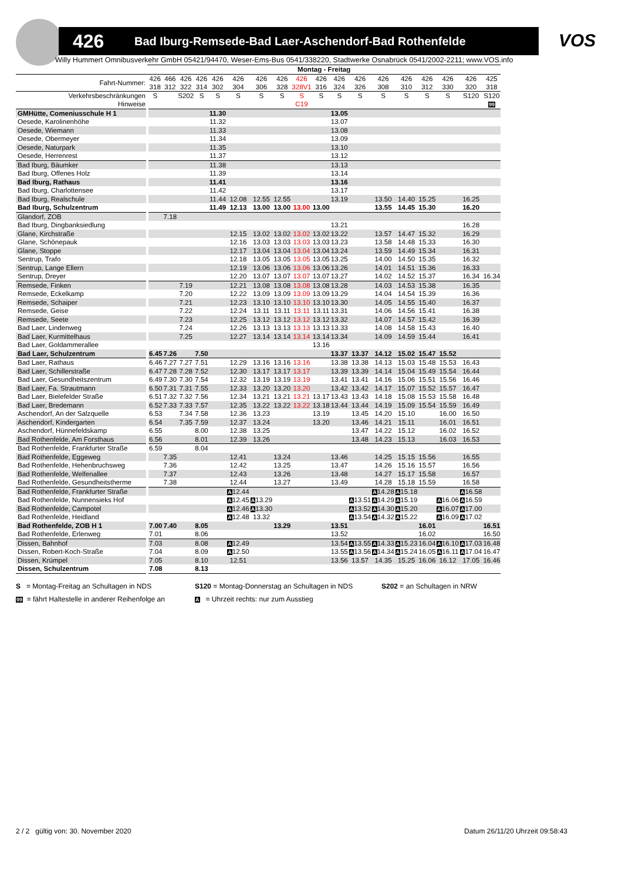426 Bad Iburg-Remsede-Bad Laer-Aschendorf-Bad Rothenfelde VOS
Willy Hummert Omnibusverkehr GmbH 05421/94470, Weser-Ems-Bus 0541/338220, Stadtwerke Osnabrück 0541/2002-2211; www.VOS.info
| | Montag - Freitag | | | | | | | | | | | | | | | | | |
| --- | --- | --- | --- | --- | --- | --- | --- | --- | --- | --- | --- | --- | --- | --- | --- | --- | --- | --- |
| Fahrt-Nummer: | 426 318 | 466 312 | 426 322 | 426 314 | 426 302 | 426 304 | 426 306 | 426 328 | 426 328V1 | 426 316 | 426 324 | 426 326 | 426 308 | 426 310 | 426 312 | 426 330 | 426 320 | 425 318 |
| Verkehrsbeschränkungen | S | | S202 | S | S | S | S | S | S | S | S | S | S | S | S | S | S120 | S120 |
| Hinweise | | | | | | | | | C19 | | | | | | | | | 99 |
| GMHütte, Comeniusschule H 1 | | | | | 11.30 | | | | | | 13.05 | | | | | | | |
| Oesede, Karolinenhöhe | | | | | 11.32 | | | | | | 13.07 | | | | | | | |
| Oesede, Wiemann | | | | | 11.33 | | | | | | 13.08 | | | | | | | |
| Oesede, Obermeyer | | | | | 11.34 | | | | | | 13.09 | | | | | | | |
| Oesede, Naturpark | | | | | 11.35 | | | | | | 13.10 | | | | | | | |
| Oesede, Herrenrest | | | | | 11.37 | | | | | | 13.12 | | | | | | | |
| Bad Iburg, Bäumker | | | | | 11.38 | | | | | | 13.13 | | | | | | | |
| Bad Iburg, Offenes Holz | | | | | 11.39 | | | | | | 13.14 | | | | | | | |
| Bad Iburg, Rathaus | | | | | 11.41 | | | | | | 13.16 | | | | | | | |
| Bad Iburg, Charlottensee | | | | | 11.42 | | | | | | 13.17 | | | | | | | |
| Bad Iburg, Realschule | | | | | 11.44 | 12.08 | 12.55 | 12.55 | | | 13.19 | | 13.50 | 14.40 | 15.25 | | 16.25 | |
| Bad Iburg, Schulzentrum | | | | | 11.49 | 12.13 | 13.00 | 13.00 | 13.00 | 13.00 | | | 13.55 | 14.45 | 15.30 | | 16.20 | |
| Glandorf, ZOB | | 7.18 | | | | | | | | | | | | | | | | |
| Bad Iburg, Dingbanksiedlung | | | | | | | | | | | 13.21 | | | | | | 16.28 | |
| Glane, Kirchstraße | | | | | | 12.15 | 13.02 | 13.02 | 13.02 | 13.02 | 13.22 | | 13.57 | 14.47 | 15.32 | | 16.29 | |
| Glane, Schönepauk | | | | | | 12.16 | 13.03 | 13.03 | 13.03 | 13.03 | 13.23 | | 13.58 | 14.48 | 15.33 | | 16.30 | |
| Glane, Stoppe | | | | | | 12.17 | 13.04 | 13.04 | 13.04 | 13.04 | 13.24 | | 13.59 | 14.49 | 15.34 | | 16.31 | |
| Sentrup, Trafo | | | | | | 12.18 | 13.05 | 13.05 | 13.05 | 13.05 | 13.25 | | 14.00 | 14.50 | 15.35 | | 16.32 | |
| Sentrup, Lange Ellern | | | | | | 12.19 | 13.06 | 13.06 | 13.06 | 13.06 | 13.26 | | 14.01 | 14.51 | 15.36 | | 16.33 | |
| Sentrup, Dreyer | | | | | | 12.20 | 13.07 | 13.07 | 13.07 | 13.07 | 13.27 | | 14.02 | 14.52 | 15.37 | | 16.34 | 16.34 |
| Remsede, Finken | | | 7.19 | | | 12.21 | 13.08 | 13.08 | 13.08 | 13.08 | 13.28 | | 14.03 | 14.53 | 15.38 | | 16.35 | |
| Remsede, Eckelkamp | | | 7.20 | | | 12.22 | 13.09 | 13.09 | 13.09 | 13.09 | 13.29 | | 14.04 | 14.54 | 15.39 | | 16.36 | |
| Remsede, Schaiper | | | 7.21 | | | 12.23 | 13.10 | 13.10 | 13.10 | 13.10 | 13.30 | | 14.05 | 14.55 | 15.40 | | 16.37 | |
| Remsede, Geise | | | 7.22 | | | 12.24 | 13.11 | 13.11 | 13.11 | 13.11 | 13.31 | | 14.06 | 14.56 | 15.41 | | 16.38 | |
| Remsede, Seete | | | 7.23 | | | 12.25 | 13.12 | 13.12 | 13.12 | 13.12 | 13.32 | | 14.07 | 14.57 | 15.42 | | 16.39 | |
| Bad Laer, Lindenweg | | | 7.24 | | | 12.26 | 13.13 | 13.13 | 13.13 | 13.13 | 13.33 | | 14.08 | 14.58 | 15.43 | | 16.40 | |
| Bad Laer, Kurmittelhaus | | | 7.25 | | | 12.27 | 13.14 | 13.14 | 13.14 | 13.14 | 13.34 | | 14.09 | 14.59 | 15.44 | | 16.41 | |
| Bad Laer, Goldammerallee | | | | | | | | | | 13.16 | | | | | | | | |
| Bad Laer, Schulzentrum | 6.45 | 7.26 | | 7.50 | | | | | | | 13.37 | 13.37 | 14.12 | 15.02 | 15.47 | 15.52 | | |
| Bad Laer, Rathaus | 6.46 | 7.27 | 7.27 | 7.51 | | 12.29 | 13.16 | 13.16 | 13.16 | | 13.38 | 13.38 | 14.13 | 15.03 | 15.48 | 15.53 | 16.43 | |
| Bad Laer, Schillerstraße | 6.47 | 7.28 | 7.28 | 7.52 | | 12.30 | 13.17 | 13.17 | 13.17 | | 13.39 | 13.39 | 14.14 | 15.04 | 15.49 | 15.54 | 16.44 | |
| Bad Laer, Gesundheitszentrum | 6.49 | 7.30 | 7.30 | 7.54 | | 12.32 | 13.19 | 13.19 | 13.19 | | 13.41 | 13.41 | 14.16 | 15.06 | 15.51 | 15.56 | 16.46 | |
| Bad Laer, Fa. Strautmann | 6.50 | 7.31 | 7.31 | 7.55 | | 12.33 | 13.20 | 13.20 | 13.20 | | 13.42 | 13.42 | 14.17 | 15.07 | 15.52 | 15.57 | 16.47 | |
| Bad Laer, Bielefelder Straße | 6.51 | 7.32 | 7.32 | 7.56 | | 12.34 | 13.21 | 13.21 | 13.21 | 13.17 | 13.43 | 13.43 | 14.18 | 15.08 | 15.53 | 15.58 | 16.48 | |
| Bad Laer, Bredemann | 6.52 | 7.33 | 7.33 | 7.57 | | 12.35 | 13.22 | 13.22 | 13.22 | 13.18 | 13.44 | 13.44 | 14.19 | 15.09 | 15.54 | 15.59 | 16.49 | |
| Aschendorf, An der Salzquelle | 6.53 | | 7.34 | 7.58 | | 12.36 | 13.23 | | | 13.19 | | 13.45 | 14.20 | 15.10 | | 16.00 | 16.50 | |
| Aschendorf, Kindergarten | 6.54 | | 7.35 | 7.59 | | 12.37 | 13.24 | | | 13.20 | | 13.46 | 14.21 | 15.11 | | 16.01 | 16.51 | |
| Aschendorf, Hünnefeldskamp | 6.55 | | | 8.00 | | 12.38 | 13.25 | | | | | 13.47 | 14.22 | 15.12 | | 16.02 | 16.52 | |
| Bad Rothenfelde, Am Forsthaus | 6.56 | | | 8.01 | | 12.39 | 13.26 | | | | | 13.48 | 14.23 | 15.13 | | 16.03 | 16.53 | |
| Bad Rothenfelde, Frankfurter Straße | 6.59 | | | 8.04 | | | | | | | | | | | | | | |
| Bad Rothenfelde, Eggeweg | | 7.35 | | | | 12.41 | | 13.24 | | | 13.46 | | 14.25 | 15.15 | 15.56 | | 16.55 | |
| Bad Rothenfelde, Hehenbruchsweg | | 7.36 | | | | 12.42 | | 13.25 | | | 13.47 | | 14.26 | 15.16 | 15.57 | | 16.56 | |
| Bad Rothenfelde, Welfenallee | | 7.37 | | | | 12.43 | | 13.26 | | | 13.48 | | 14.27 | 15.17 | 15.58 | | 16.57 | |
| Bad Rothenfelde, Gesundheitstherme | | 7.38 | | | | 12.44 | | 13.27 | | | 13.49 | | 14.28 | 15.18 | 15.59 | | 16.58 | |
| Bad Rothenfelde, Frankfurter Straße | | | | | | A 12.44 | | | | | | | A 14.28 | A 15.18 | | | A 16.58 | |
| Bad Rothenfelde, Nunnensieks Hof | | | | | | A 12.45 | A 13.29 | | | | | A 13.51 | A 14.29 | A 15.19 | | A 16.06 | A 16.59 | |
| Bad Rothenfelde, Campotel | | | | | | A 12.46 | A 13.30 | | | | | A 13.52 | A 14.30 | A 15.20 | | A 16.07 | A 17.00 | |
| Bad Rothenfelde, Heidland | | | | | | A 12.48 | 13.32 | | | | | A 13.54 | A 14.32 | A 15.22 | | A 16.09 | A 17.02 | |
| Bad Rothenfelde, ZOB H 1 | 7.00 | 7.40 | | 8.05 | | | | 13.29 | | | 13.51 | | | | 16.01 | | | 16.51 |
| Bad Rothenfelde, Erlenweg | 7.01 | | | 8.06 | | | | | | | 13.52 | | | | 16.02 | | | 16.50 |
| Dissen, Bahnhof | 7.03 | | | 8.08 | | A 12.49 | | | | | 13.54 | A 13.55 | A 14.33 | A 15.23 | 16.04 | A 16.10 | A 17.03 | 16.48 |
| Dissen, Robert-Koch-Straße | 7.04 | | | 8.09 | | A 12.50 | | | | | 13.55 | A 13.56 | A 14.34 | A 15.24 | 16.05 | A 16.11 | A 17.04 | 16.47 |
| Dissen, Krümpel | 7.05 | | | 8.10 | | 12.51 | | | | | 13.56 | 13.57 | 14.35 | 15.25 | 16.06 | 16.12 | 17.05 | 16.46 |
| Dissen, Schulzentrum | 7.08 | | | 8.13 | | | | | | | | | | | | | | |
S = Montag-Freitag an Schultagen in NDS
S120 = Montag-Donnerstag an Schultagen in NDS
S202 = an Schultagen in NRW
99 = fährt Haltestelle in anderer Reihenfolge an
A = Uhrzeit rechts: nur zum Ausstieg
2 / 2 gültig von: 30. November 2020 Datum 26/11/20 Uhrzeit 09:58:43